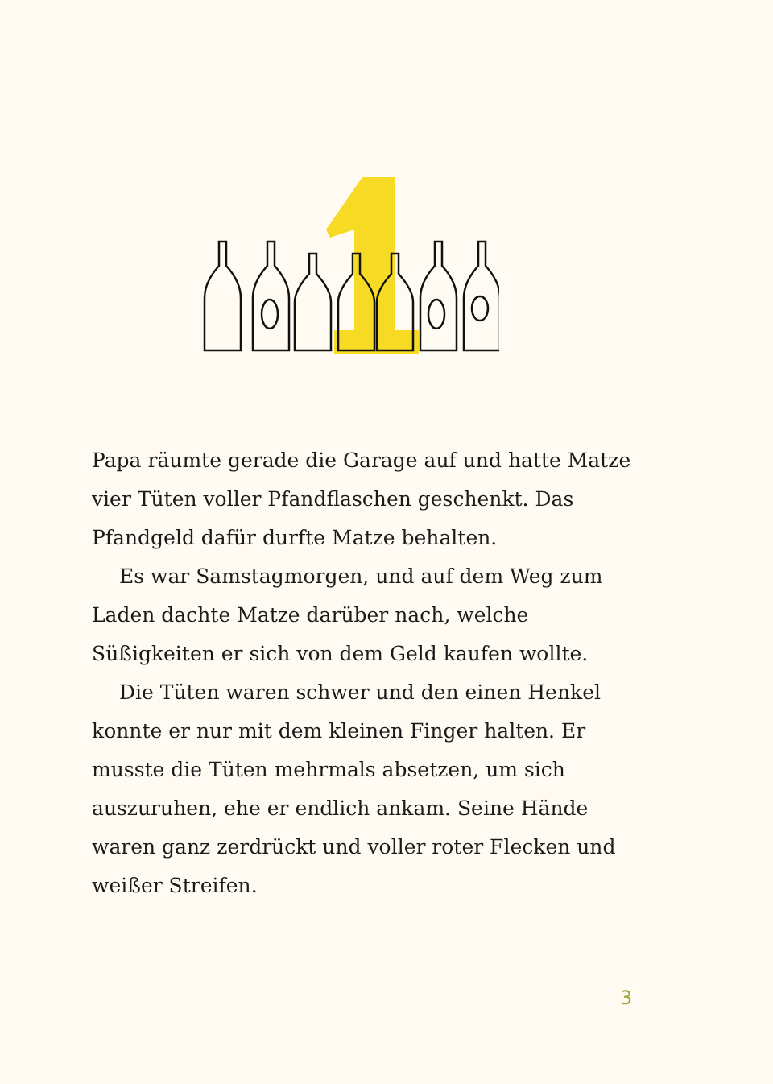Papa räumte gerade die Garage auf und hatte Matze vier Tüten voller Pfandflaschen geschenkt. Das Pfandgeld dafür durfte Matze behalten.
Es war Samstagmorgen, und auf dem Weg zum Laden dachte Matze darüber nach, welche Süßigkeiten er sich von dem Geld kaufen wollte.
Die Tüten waren schwer und den einen Henkel konnte er nur mit dem kleinen Finger halten. Er musste die Tüten mehrmals absetzen, um sich auszuruhen, ehe er endlich ankam. Seine Hände waren ganz zerdrückt und voller roter Flecken und weißer Streifen.
3